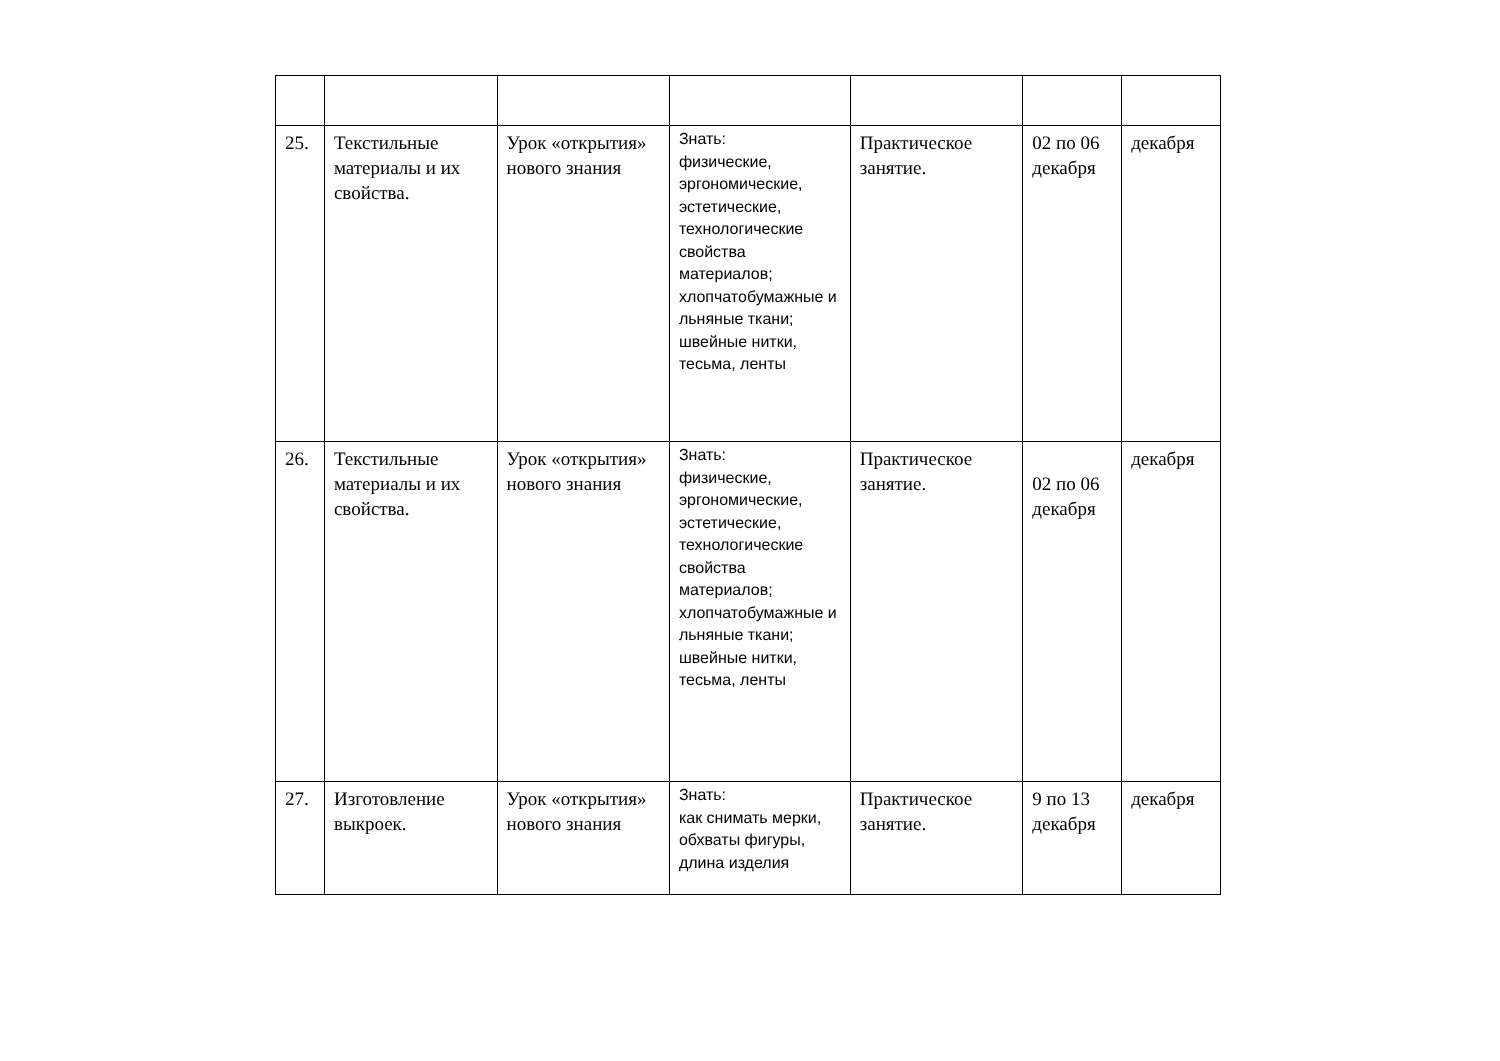| 25. | Текстильные материалы и их свойства. | Урок «открытия» нового знания | Знать: физические, эргономические, эстетические, технологические свойства материалов; хлопчатобумажные и льняные ткани; швейные нитки, тесьма, ленты | Практическое занятие. | 02 по 06 декабря | декабря |
| 26. | Текстильные материалы и их свойства. | Урок «открытия» нового знания | Знать: физические, эргономические, эстетические, технологические свойства материалов; хлопчатобумажные и льняные ткани; швейные нитки, тесьма, ленты | Практическое занятие. | 02 по 06 декабря | декабря |
| 27. | Изготовление выкроек. | Урок «открытия» нового знания | Знать: как снимать мерки, обхваты фигуры, длина изделия | Практическое занятие. | 9 по 13 декабря | декабря |